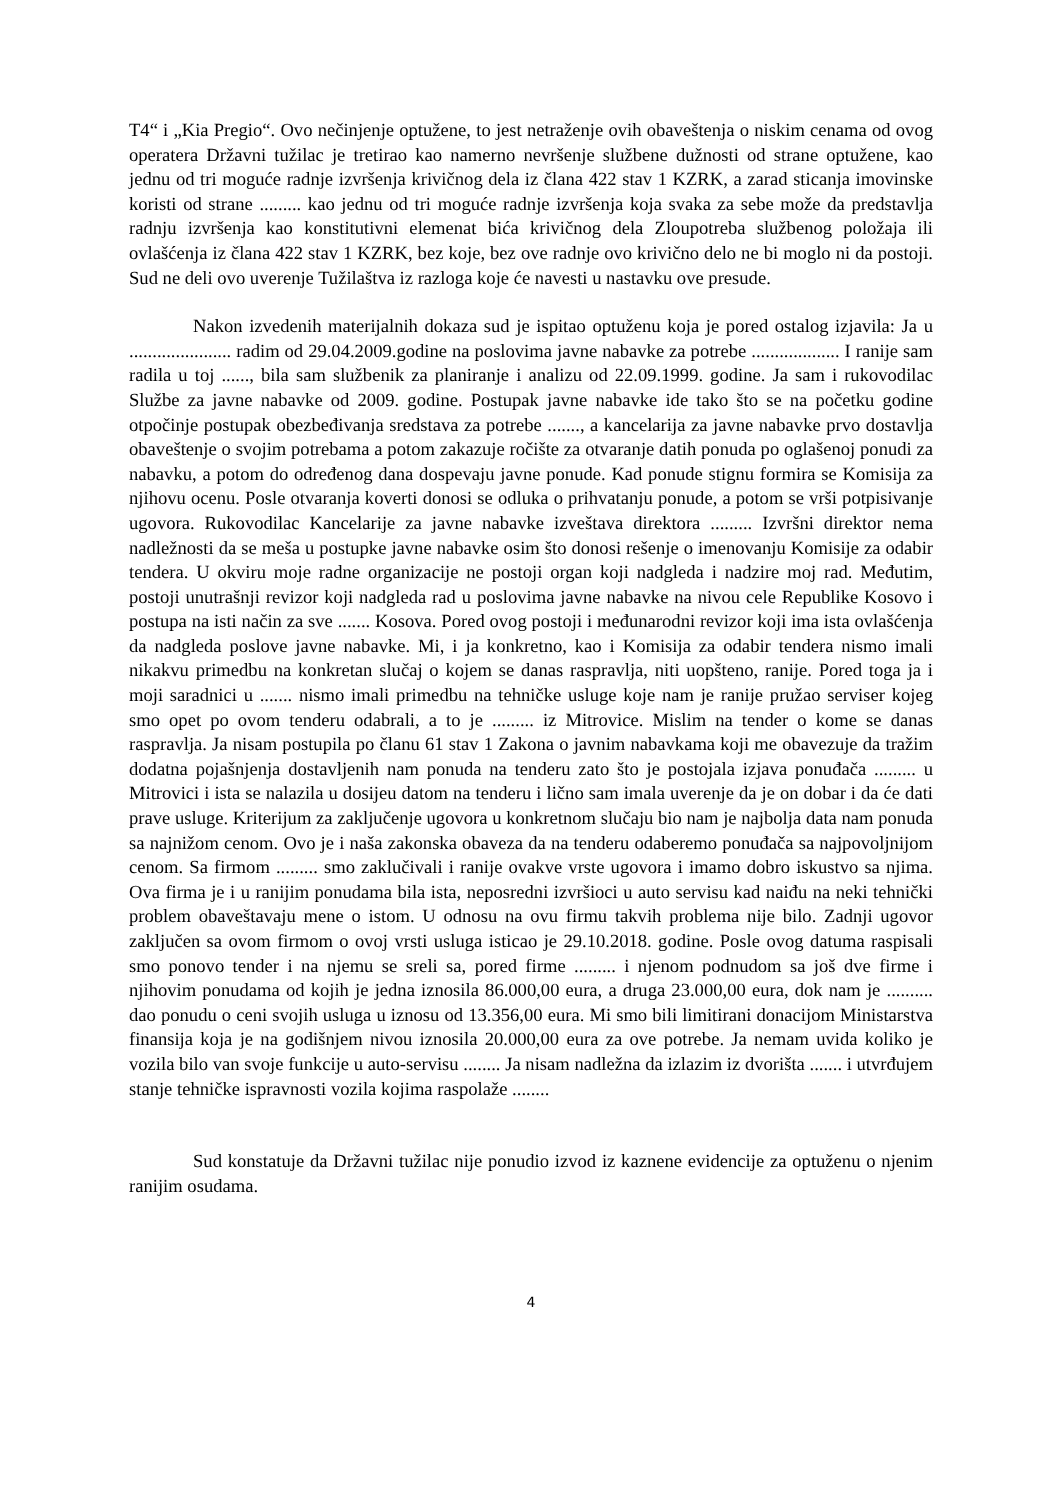T4“ i „Kia Pregio“. Ovo nečinjenje optužene, to jest netraženje ovih obaveštenja o niskim cenama od ovog operatera Državni tužilac je tretirao kao namerno nevršenje službene dužnosti od strane optužene, kao jednu od tri moguće radnje izvršenja krivičnog dela iz člana 422 stav 1 KZRK, a zarad sticanja imovinske koristi od strane ......... kao jednu od tri moguće radnje izvršenja koja svaka za sebe može da predstavlja radnju izvršenja kao konstitutivni elemenat bića krivičnog dela Zloupotreba službenog položaja ili ovlašćenja iz člana 422 stav 1 KZRK, bez koje, bez ove radnje ovo krivično delo ne bi moglo ni da postoji. Sud ne deli ovo uverenje Tužilaštva iz razloga koje će navesti u nastavku ove presude.
Nakon izvedenih materijalnih dokaza sud je ispitao optuženu koja je pored ostalog izjavila: Ja u ...................... radim od 29.04.2009.godine na poslovima javne nabavke za potrebe ................... I ranije sam radila u toj ......, bila sam službenik za planiranje i analizu od 22.09.1999. godine. Ja sam i rukovodilac Službe za javne nabavke od 2009. godine. Postupak javne nabavke ide tako što se na početku godine otpočinje postupak obezbeđivanja sredstava za potrebe ......., a kancelarija za javne nabavke prvo dostavlja obaveštenje o svojim potrebama a potom zakazuje ročište za otvaranje datih ponuda po oglašenoj ponudi za nabavku, a potom do određenog dana dospevaju javne ponude. Kad ponude stignu formira se Komisija za njihovu ocenu. Posle otvaranja koverti donosi se odluka o prihvatanju ponude, a potom se vrši potpisivanje ugovora. Rukovodilac Kancelarije za javne nabavke izveštava direktora ......... Izvršni direktor nema nadležnosti da se meša u postupke javne nabavke osim što donosi rešenje o imenovanju Komisije za odabir tendera. U okviru moje radne organizacije ne postoji organ koji nadgleda i nadzire moj rad. Međutim, postoji unutrašnji revizor koji nadgleda rad u poslovima javne nabavke na nivou cele Republike Kosovo i postupa na isti način za sve ....... Kosova. Pored ovog postoji i međunarodni revizor koji ima ista ovlašćenja da nadgleda poslove javne nabavke. Mi, i ja konkretno, kao i Komisija za odabir tendera nismo imali nikakvu primedbu na konkretan slučaj o kojem se danas raspravlja, niti uopšteno, ranije. Pored toga ja i moji saradnici u ....... nismo imali primedbu na tehničke usluge koje nam je ranije pružao serviser kojeg smo opet po ovom tenderu odabrali, a to je ......... iz Mitrovice. Mislim na tender o kome se danas raspravlja. Ja nisam postupila po članu 61 stav 1 Zakona o javnim nabavkama koji me obavezuje da tražim dodatna pojašnjenja dostavljenih nam ponuda na tenderu zato što je postojala izjava ponuđača ......... u Mitrovici i ista se nalazila u dosijeu datom na tenderu i lično sam imala uverenje da je on dobar i da će dati prave usluge. Kriterijum za zaključenje ugovora u konkretnom slučaju bio nam je najbolja data nam ponuda sa najnižom cenom. Ovo je i naša zakonska obaveza da na tenderu odaberemo ponuđača sa najpovoljnijom cenom. Sa firmom ......... smo zaklučivali i ranije ovakve vrste ugovora i imamo dobro iskustvo sa njima. Ova firma je i u ranijim ponudama bila ista, neposredni izvršioci u auto servisu kad naiđu na neki tehnički problem obaveštavaju mene o istom. U odnosu na ovu firmu takvih problema nije bilo. Zadnji ugovor zaključen sa ovom firmom o ovoj vrsti usluga isticao je 29.10.2018. godine. Posle ovog datuma raspisali smo ponovo tender i na njemu se sreli sa, pored firme ......... i njenom podnudom sa još dve firme i njihovim ponudama od kojih je jedna iznosila 86.000,00 eura, a druga 23.000,00 eura, dok nam je .......... dao ponudu o ceni svojih usluga u iznosu od 13.356,00 eura. Mi smo bili limitirani donacijom Ministarstva finansija koja je na godišnjem nivou iznosila 20.000,00 eura za ove potrebe. Ja nemam uvida koliko je vozila bilo van svoje funkcije u auto-servisu ........ Ja nisam nadležna da izlazim iz dvorišta ....... i utvrđujem stanje tehničke ispravnosti vozila kojima raspolaže ........
Sud konstatuje da Državni tužilac nije ponudio izvod iz kaznene evidencije za optuženu o njenim ranijim osudama.
4